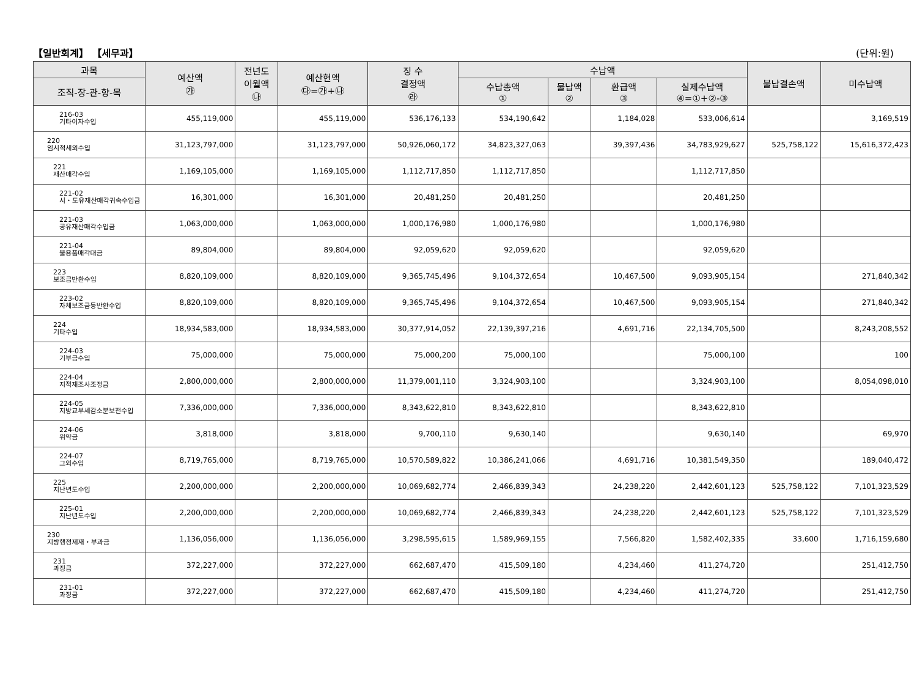【일반회계】 【세무과】 (단위:원)
| 과목 | 예산액 ㉮ | 전년도 이월액 ㉯ | 예산현액 ㉰=㉮+㉯ | 징 수 결정액 ㉱ | 수납액 | | | | 불납결손액 | 미수납액 |
| --- | --- | --- | --- | --- | --- | --- | --- | --- | --- | --- |
| 조직-장-관-항-목 | | | | | 수납총액 ① | 물납액 ② | 환급액 ③ | 실제수납액 ④=①+②-③ | | |
| 216-03 기타이자수입 | 455,119,000 | | 455,119,000 | 536,176,133 | 534,190,642 | | 1,184,028 | 533,006,614 | | 3,169,519 |
| 220 임시적세외수입 | 31,123,797,000 | | 31,123,797,000 | 50,926,060,172 | 34,823,327,063 | | 39,397,436 | 34,783,929,627 | 525,758,122 | 15,616,372,423 |
| 221 재산매각수입 | 1,169,105,000 | | 1,169,105,000 | 1,112,717,850 | 1,112,717,850 | | | 1,112,717,850 | | |
| 221-02 시・도유재산매각귀속수입금 | 16,301,000 | | 16,301,000 | 20,481,250 | 20,481,250 | | | 20,481,250 | | |
| 221-03 공유재산매각수입금 | 1,063,000,000 | | 1,063,000,000 | 1,000,176,980 | 1,000,176,980 | | | 1,000,176,980 | | |
| 221-04 불용품매각대금 | 89,804,000 | | 89,804,000 | 92,059,620 | 92,059,620 | | | 92,059,620 | | |
| 223 보조금반환수입 | 8,820,109,000 | | 8,820,109,000 | 9,365,745,496 | 9,104,372,654 | | 10,467,500 | 9,093,905,154 | | 271,840,342 |
| 223-02 자체보조금등반환수입 | 8,820,109,000 | | 8,820,109,000 | 9,365,745,496 | 9,104,372,654 | | 10,467,500 | 9,093,905,154 | | 271,840,342 |
| 224 기타수입 | 18,934,583,000 | | 18,934,583,000 | 30,377,914,052 | 22,139,397,216 | | 4,691,716 | 22,134,705,500 | | 8,243,208,552 |
| 224-03 기부금수입 | 75,000,000 | | 75,000,000 | 75,000,200 | 75,000,100 | | | 75,000,100 | | 100 |
| 224-04 지적재조사조정금 | 2,800,000,000 | | 2,800,000,000 | 11,379,001,110 | 3,324,903,100 | | | 3,324,903,100 | | 8,054,098,010 |
| 224-05 지방교부세감소분보전수입 | 7,336,000,000 | | 7,336,000,000 | 8,343,622,810 | 8,343,622,810 | | | 8,343,622,810 | | |
| 224-06 위약금 | 3,818,000 | | 3,818,000 | 9,700,110 | 9,630,140 | | | 9,630,140 | | 69,970 |
| 224-07 그외수입 | 8,719,765,000 | | 8,719,765,000 | 10,570,589,822 | 10,386,241,066 | | 4,691,716 | 10,381,549,350 | | 189,040,472 |
| 225 지난년도수입 | 2,200,000,000 | | 2,200,000,000 | 10,069,682,774 | 2,466,839,343 | | 24,238,220 | 2,442,601,123 | 525,758,122 | 7,101,323,529 |
| 225-01 지난년도수입 | 2,200,000,000 | | 2,200,000,000 | 10,069,682,774 | 2,466,839,343 | | 24,238,220 | 2,442,601,123 | 525,758,122 | 7,101,323,529 |
| 230 지방행정제재・부과금 | 1,136,056,000 | | 1,136,056,000 | 3,298,595,615 | 1,589,969,155 | | 7,566,820 | 1,582,402,335 | 33,600 | 1,716,159,680 |
| 231 과징금 | 372,227,000 | | 372,227,000 | 662,687,470 | 415,509,180 | | 4,234,460 | 411,274,720 | | 251,412,750 |
| 231-01 과징금 | 372,227,000 | | 372,227,000 | 662,687,470 | 415,509,180 | | 4,234,460 | 411,274,720 | | 251,412,750 |